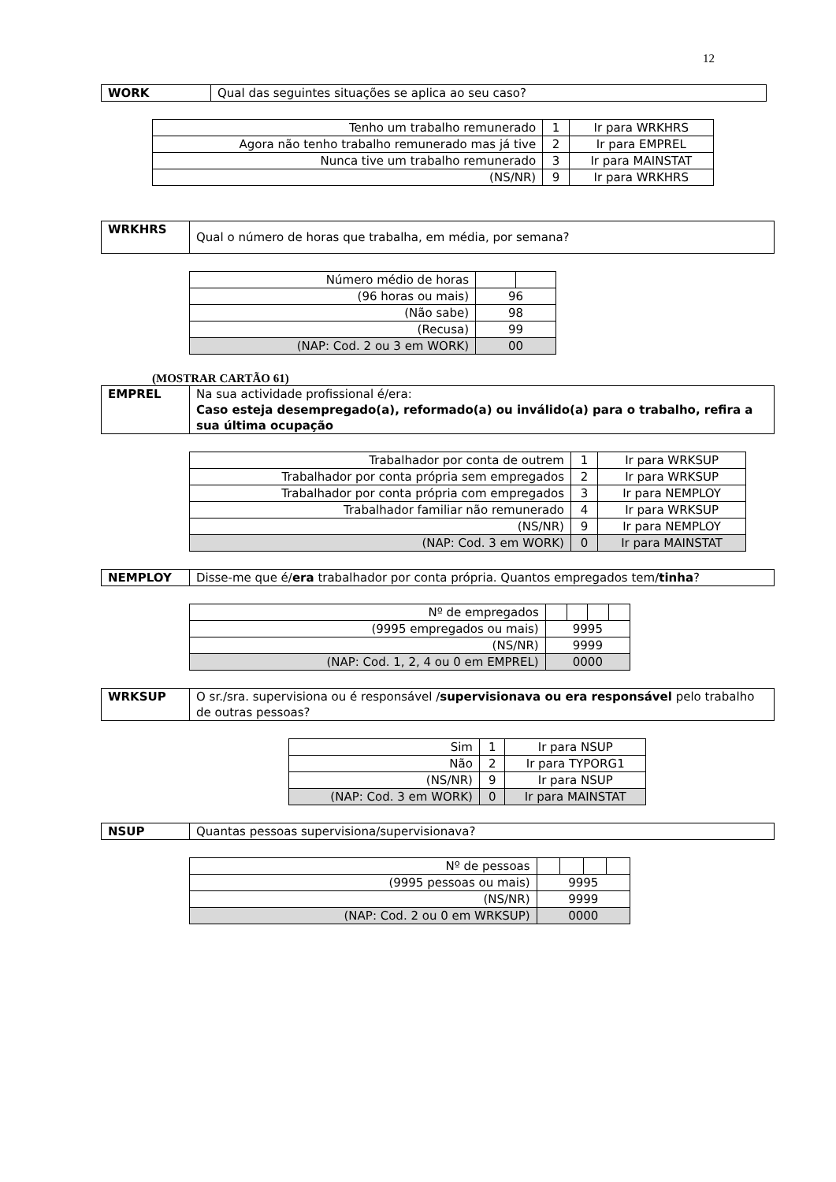12
| WORK | Qual das seguintes situações se aplica ao seu caso? |
| Tenho um trabalho remunerado | 1 | Ir para WRKHRS |
| Agora não tenho trabalho remunerado mas já tive | 2 | Ir para EMPREL |
| Nunca tive um trabalho remunerado | 3 | Ir para MAINSTAT |
| (NS/NR) | 9 | Ir para WRKHRS |
| WRKHRS | Qual o número de horas que trabalha, em média, por semana? |
| Número médio de horas | | |
| (96 horas ou mais) | 96 | |
| (Não sabe) | 98 | |
| (Recusa) | 99 | |
| (NAP: Cod. 2 ou 3 em WORK) | 00 | |
(MOSTRAR CARTÃO 61)
| EMPREL | Na sua actividade profissional é/era: Caso esteja desempregado(a), reformado(a) ou inválido(a) para o trabalho, refira a sua última ocupação |
| Trabalhador por conta de outrem | 1 | Ir para WRKSUP |
| Trabalhador por conta própria sem empregados | 2 | Ir para WRKSUP |
| Trabalhador por conta própria com empregados | 3 | Ir para NEMPLOY |
| Trabalhador familiar não remunerado | 4 | Ir para WRKSUP |
| (NS/NR) | 9 | Ir para NEMPLOY |
| (NAP: Cod. 3 em WORK) | 0 | Ir para MAINSTAT |
| NEMPLOY | Disse-me que é/ era trabalhador por conta própria. Quantos empregados tem/ tinha ? |
| Nº de empregados | | | | |
| (9995 empregados ou mais) | 9995 | | | |
| (NS/NR) | 9999 | | | |
| (NAP: Cod. 1, 2, 4 ou 0 em EMPREL) | 0000 | | | |
| WRKSUP | O sr./sra. supervisiona ou é responsável / supervisionava ou era responsável pelo trabalho de outras pessoas? |
| Sim | 1 | Ir para NSUP |
| Não | 2 | Ir para TYPORG1 |
| (NS/NR) | 9 | Ir para NSUP |
| (NAP: Cod. 3 em WORK) | 0 | Ir para MAINSTAT |
| NSUP | Quantas pessoas supervisiona/supervisionava? |
| Nº de pessoas | | | | |
| (9995 pessoas ou mais) | 9995 | | | |
| (NS/NR) | 9999 | | | |
| (NAP: Cod. 2 ou 0 em WRKSUP) | 0000 | | | |